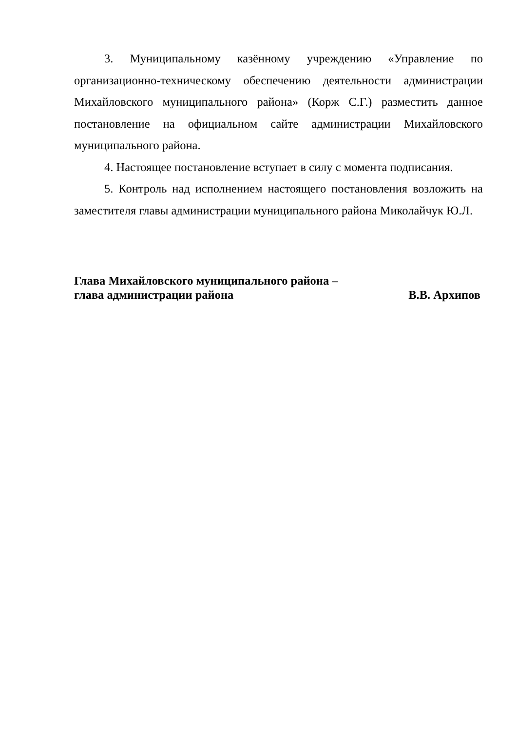3. Муниципальному казённому учреждению «Управление по организационно-техническому обеспечению деятельности администрации Михайловского муниципального района» (Корж С.Г.) разместить данное постановление на официальном сайте администрации Михайловского муниципального района.
4. Настоящее постановление вступает в силу с момента подписания.
5. Контроль над исполнением настоящего постановления возложить на заместителя главы администрации муниципального района Миколайчук Ю.Л.
Глава Михайловского муниципального района –
глава администрации района В.В. Архипов